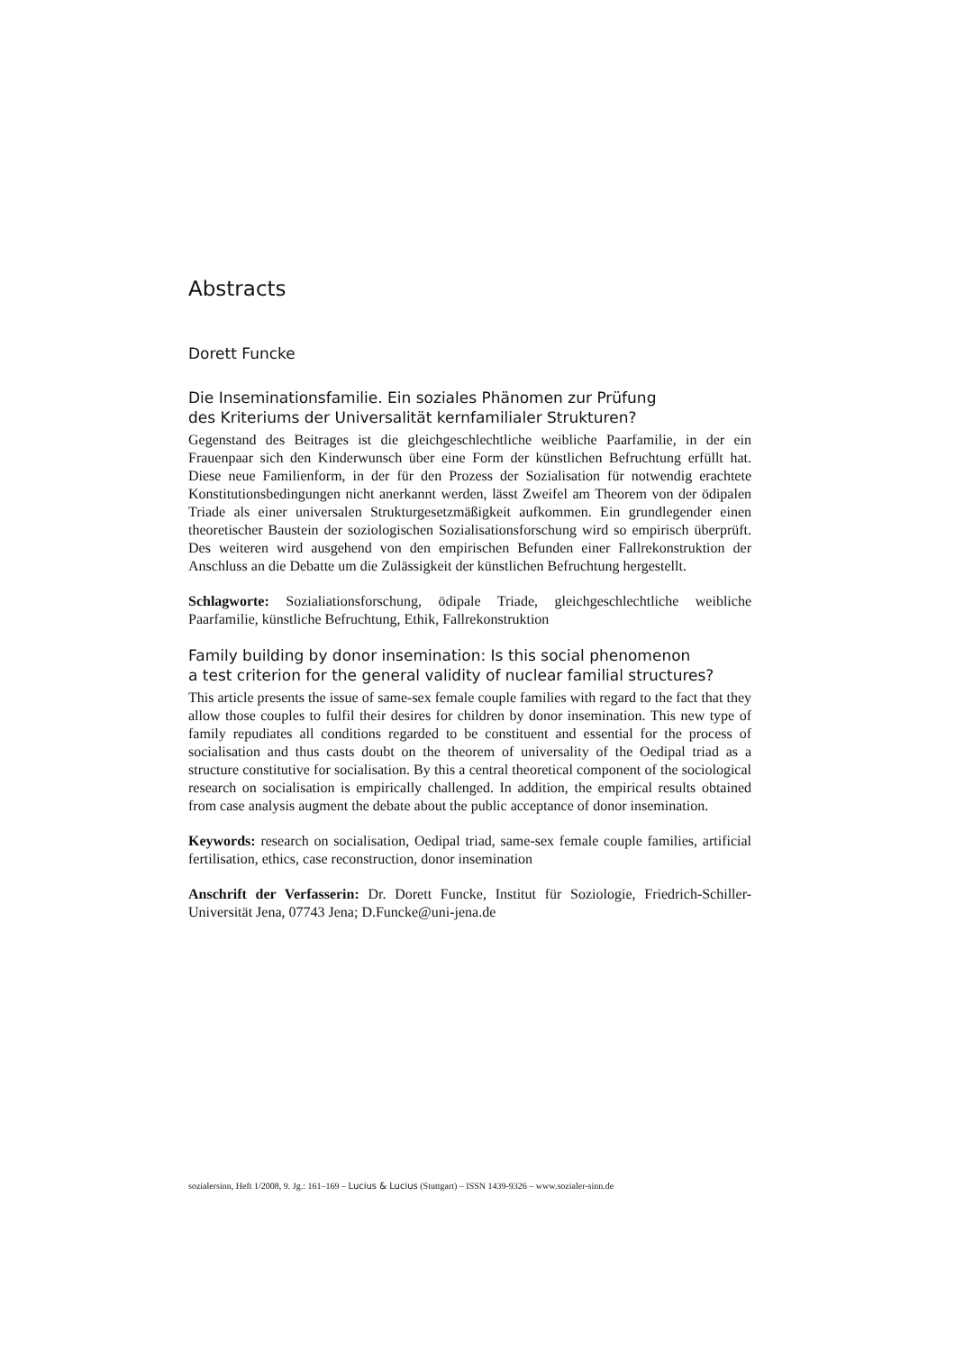Abstracts
Dorett Funcke
Die Inseminationsfamilie. Ein soziales Phänomen zur Prüfung
des Kriteriums der Universalität kernfamilialer Strukturen?
Gegenstand des Beitrages ist die gleichgeschlechtliche weibliche Paarfamilie, in der ein Frauenpaar sich den Kinderwunsch über eine Form der künstlichen Befruchtung erfüllt hat. Diese neue Familienform, in der für den Prozess der Sozialisation für notwendig erachtete Konstitutionsbedingungen nicht anerkannt werden, lässt Zweifel am Theorem von der ödipalen Triade als einer universalen Strukturgesetzmäßigkeit aufkommen. Ein grundlegender einen theoretischer Baustein der soziologischen Sozialisationsforschung wird so empirisch überprüft. Des weiteren wird ausgehend von den empirischen Befunden einer Fallrekonstruktion der Anschluss an die Debatte um die Zulässigkeit der künstlichen Befruchtung hergestellt.
Schlagworte: Sozialiationsforschung, ödipale Triade, gleichgeschlechtliche weibliche Paarfamilie, künstliche Befruchtung, Ethik, Fallrekonstruktion
Family building by donor insemination: Is this social phenomenon
a test criterion for the general validity of nuclear familial structures?
This article presents the issue of same-sex female couple families with regard to the fact that they allow those couples to fulfil their desires for children by donor insemination. This new type of family repudiates all conditions regarded to be constituent and essential for the process of socialisation and thus casts doubt on the theorem of universality of the Oedipal triad as a structure constitutive for socialisation. By this a central theoretical component of the sociological research on socialisation is empirically challenged. In addition, the empirical results obtained from case analysis augment the debate about the public acceptance of donor insemination.
Keywords: research on socialisation, Oedipal triad, same-sex female couple families, artificial fertilisation, ethics, case reconstruction, donor insemination
Anschrift der Verfasserin: Dr. Dorett Funcke, Institut für Soziologie, Friedrich-Schiller-Universität Jena, 07743 Jena; D.Funcke@uni-jena.de
sozialersinn, Heft 1/2008, 9. Jg.: 161–169 – Lucius & Lucius (Stuttgart) – ISSN 1439-9326 – www.sozialer-sinn.de